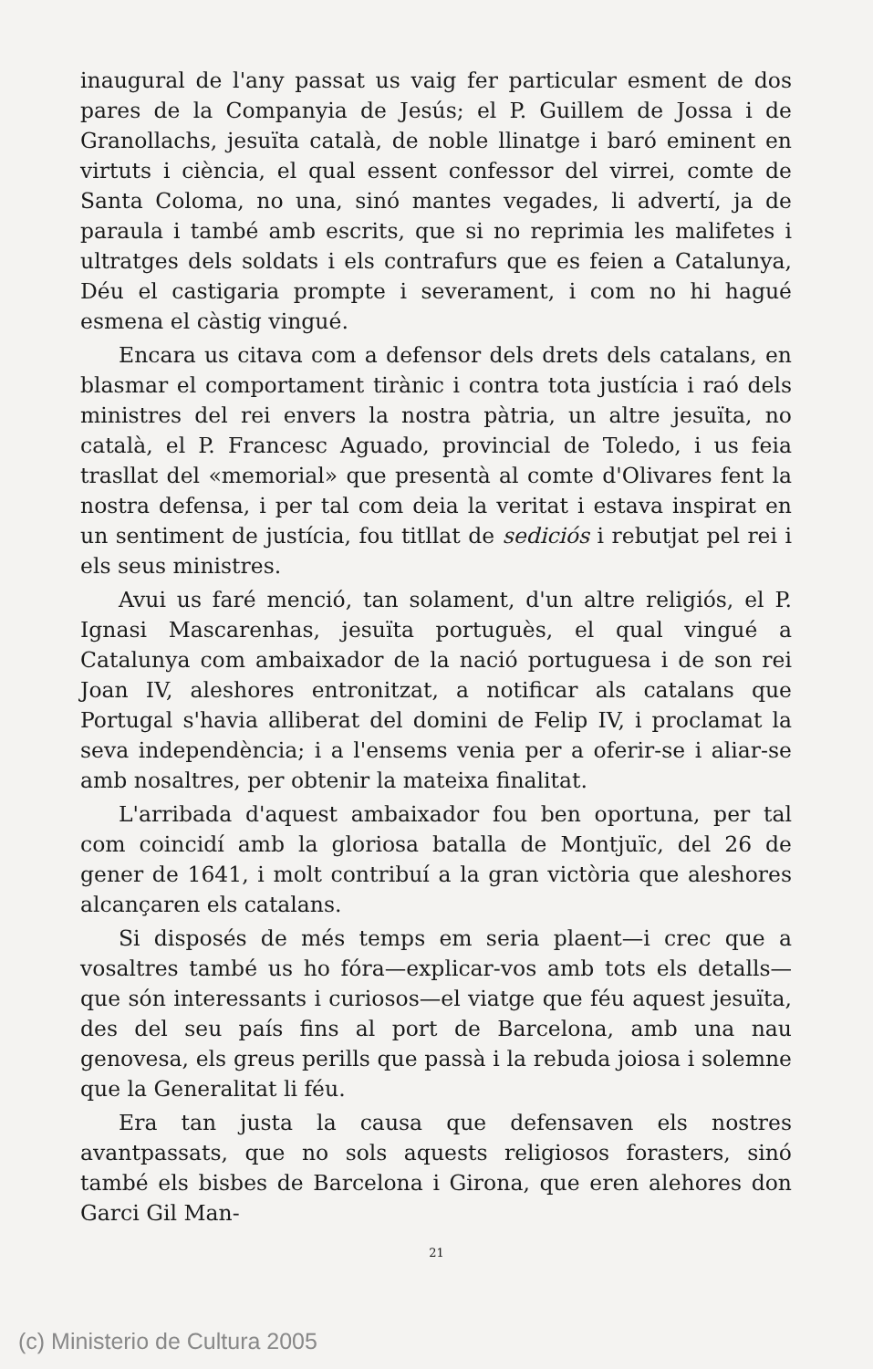inaugural de l'any passat us vaig fer particular esment de dos pares de la Companyia de Jesús; el P. Guillem de Jossa i de Granollachs, jesuïta català, de noble llinatge i baró eminent en virtuts i ciència, el qual essent confessor del virrei, comte de Santa Coloma, no una, sinó mantes vegades, li advertí, ja de paraula i també amb escrits, que si no reprimia les malifetes i ultratges dels soldats i els contrafurs que es feien a Catalunya, Déu el castigaria prompte i severament, i com no hi hagué esmena el càstig vingué.
Encara us citava com a defensor dels drets dels catalans, en blasmar el comportament tirànic i contra tota justícia i raó dels ministres del rei envers la nostra pàtria, un altre jesuïta, no català, el P. Francesc Aguado, provincial de Toledo, i us feia trasllat del «memorial» que presentà al comte d'Olivares fent la nostra defensa, i per tal com deia la veritat i estava inspirat en un sentiment de justícia, fou titllat de sediciós i rebutjat pel rei i els seus ministres.
Avui us faré menció, tan solament, d'un altre religiós, el P. Ignasi Mascarenhas, jesuïta portuguès, el qual vingué a Catalunya com ambaixador de la nació portuguesa i de son rei Joan IV, aleshores entronitzat, a notificar als catalans que Portugal s'havia alliberat del domini de Felip IV, i proclamat la seva independència; i a l'ensems venia per a oferir-se i aliar-se amb nosaltres, per obtenir la mateixa finalitat.
L'arribada d'aquest ambaixador fou ben oportuna, per tal com coincidí amb la gloriosa batalla de Montjuïc, del 26 de gener de 1641, i molt contribuí a la gran victòria que aleshores alcançaren els catalans.
Si disposés de més temps em seria plaent—i crec que a vosaltres també us ho fóra—explicar-vos amb tots els detalls—que són interessants i curiosos—el viatge que féu aquest jesuïta, des del seu país fins al port de Barcelona, amb una nau genovesa, els greus perills que passà i la rebuda joiosa i solemne que la Generalitat li féu.
Era tan justa la causa que defensaven els nostres avantpassats, que no sols aquests religiosos forasters, sinó també els bisbes de Barcelona i Girona, que eren alehores don Garci Gil Man-
21
(c) Ministerio de Cultura 2005